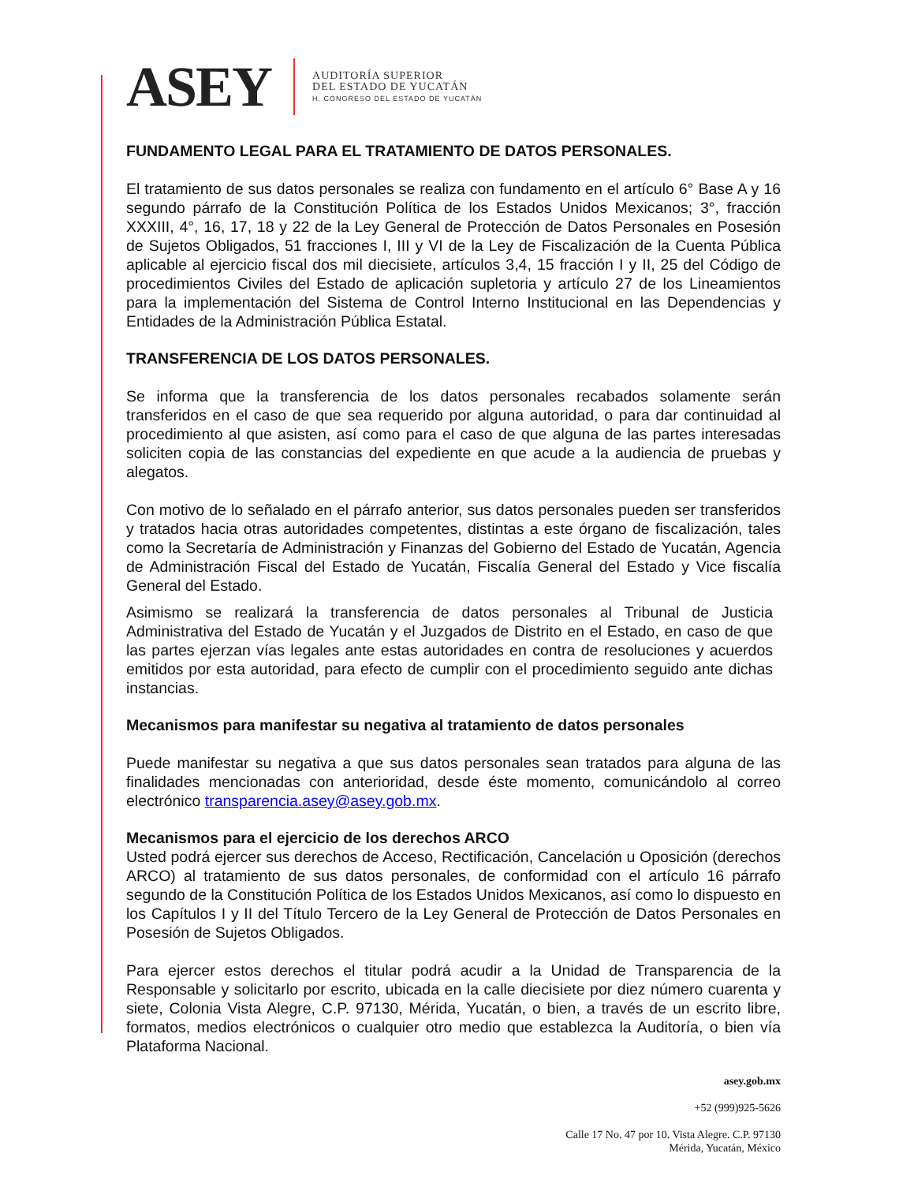ASEY
AUDITORÍA SUPERIOR
DEL ESTADO DE YUCATÁN
H. CONGRESO DEL ESTADO DE YUCATÁN
FUNDAMENTO LEGAL PARA EL TRATAMIENTO DE DATOS PERSONALES.
El tratamiento de sus datos personales se realiza con fundamento en el artículo 6° Base A y 16 segundo párrafo de la Constitución Política de los Estados Unidos Mexicanos; 3°, fracción XXXIII, 4°, 16, 17, 18 y 22 de la Ley General de Protección de Datos Personales en Posesión de Sujetos Obligados, 51 fracciones I, III y VI de la Ley de Fiscalización de la Cuenta Pública aplicable al ejercicio fiscal dos mil diecisiete, artículos 3,4, 15 fracción I y II, 25 del Código de procedimientos Civiles del Estado de aplicación supletoria y artículo 27 de los Lineamientos para la implementación del Sistema de Control Interno Institucional en las Dependencias y Entidades de la Administración Pública Estatal.
TRANSFERENCIA DE LOS DATOS PERSONALES.
Se informa que la transferencia de los datos personales recabados solamente serán transferidos en el caso de que sea requerido por alguna autoridad, o para dar continuidad al procedimiento al que asisten, así como para el caso de que alguna de las partes interesadas soliciten copia de las constancias del expediente en que acude a la audiencia de pruebas y alegatos.
Con motivo de lo señalado en el párrafo anterior, sus datos personales pueden ser transferidos y tratados hacia otras autoridades competentes, distintas a este órgano de fiscalización, tales como la Secretaría de Administración y Finanzas del Gobierno del Estado de Yucatán, Agencia de Administración Fiscal del Estado de Yucatán, Fiscalía General del Estado y Vice fiscalía General del Estado.
Asimismo se realizará la transferencia de datos personales al Tribunal de Justicia Administrativa del Estado de Yucatán y el Juzgados de Distrito en el Estado, en caso de que las partes ejerzan vías legales ante estas autoridades en contra de resoluciones y acuerdos emitidos por esta autoridad, para efecto de cumplir con el procedimiento seguido ante dichas instancias.
Mecanismos para manifestar su negativa al tratamiento de datos personales
Puede manifestar su negativa a que sus datos personales sean tratados para alguna de las finalidades mencionadas con anterioridad, desde éste momento, comunicándolo al correo electrónico transparencia.asey@asey.gob.mx.
Mecanismos para el ejercicio de los derechos ARCO
Usted podrá ejercer sus derechos de Acceso, Rectificación, Cancelación u Oposición (derechos ARCO) al tratamiento de sus datos personales, de conformidad con el artículo 16 párrafo segundo de la Constitución Política de los Estados Unidos Mexicanos, así como lo dispuesto en los Capítulos I y II del Título Tercero de la Ley General de Protección de Datos Personales en Posesión de Sujetos Obligados.
Para ejercer estos derechos el titular podrá acudir a la Unidad de Transparencia de la Responsable y solicitarlo por escrito, ubicada en la calle diecisiete por diez número cuarenta y siete, Colonia Vista Alegre, C.P. 97130, Mérida, Yucatán, o bien, a través de un escrito libre, formatos, medios electrónicos o cualquier otro medio que establezca la Auditoría, o bien vía Plataforma Nacional.
asey.gob.mx
+52 (999)925-5626
Calle 17 No. 47 por 10. Vista Alegre. C.P. 97130
Mérida, Yucatán, México